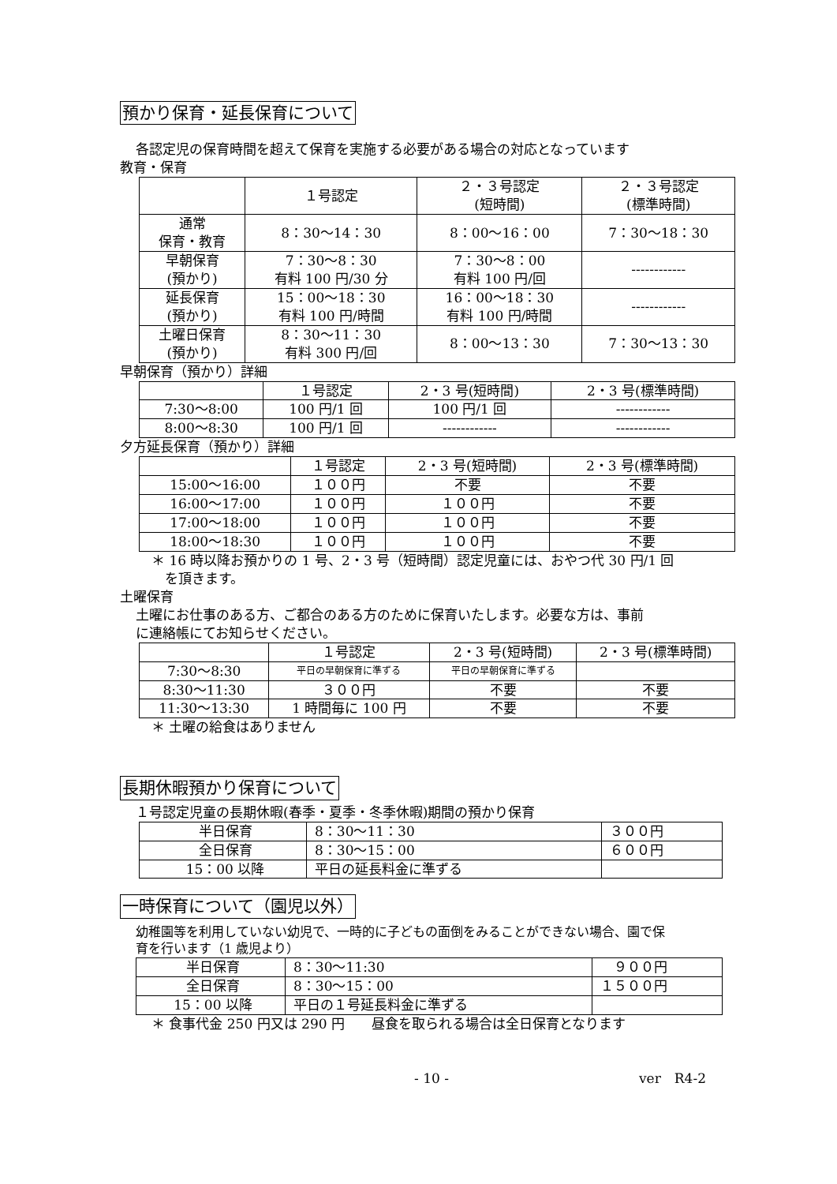預かり保育・延長保育について
各認定児の保育時間を超えて保育を実施する必要がある場合の対応となっています
教育・保育
| | １号認定 | ２・３号認定 (短時間) | ２・３号認定 (標準時間) |
| --- | --- | --- | --- |
| 通常 保育・教育 | 8：30〜14：30 | 8：00〜16：00 | 7：30〜18：30 |
| 早朝保育 (預かり) | 7：30〜8：30 有料 100 円/30 分 | 7：30〜8：00 有料 100 円/回 | ------------ |
| 延長保育 (預かり) | 15：00〜18：30 有料 100 円/時間 | 16：00〜18：30 有料 100 円/時間 | ------------ |
| 土曜日保育 (預かり) | 8：30〜11：30 有料 300 円/回 | 8：00〜13：30 | 7：30〜13：30 |
早朝保育（預かり）詳細
| | １号認定 | 2・3 号(短時間) | 2・3 号(標準時間) |
| --- | --- | --- | --- |
| 7:30〜8:00 | 100 円/1 回 | 100 円/1 回 | ------------ |
| 8:00〜8:30 | 100 円/1 回 | ------------ | ------------ |
夕方延長保育（預かり）詳細
| | １号認定 | 2・3 号(短時間) | 2・3 号(標準時間) |
| --- | --- | --- | --- |
| 15:00〜16:00 | １００円 | 不要 | 不要 |
| 16:00〜17:00 | １００円 | １００円 | 不要 |
| 17:00〜18:00 | １００円 | １００円 | 不要 |
| 18:00〜18:30 | １００円 | １００円 | 不要 |
＊ 16 時以降お預かりの 1 号、2・3 号（短時間）認定児童には、おやつ代 30 円/1 回
　を頂きます。
土曜保育
土曜にお仕事のある方、ご都合のある方のために保育いたします。必要な方は、事前
に連絡帳にてお知らせください。
| | １号認定 | 2・3 号(短時間) | 2・3 号(標準時間) |
| --- | --- | --- | --- |
| 7:30〜8:30 | 平日の早朝保育に準ずる | 平日の早朝保育に準ずる | |
| 8:30〜11:30 | ３００円 | 不要 | 不要 |
| 11:30〜13:30 | 1 時間毎に 100 円 | 不要 | 不要 |
＊ 土曜の給食はありません
長期休暇預かり保育について
１号認定児童の長期休暇(春季・夏季・冬季休暇)期間の預かり保育
| 半日保育 | 8：30〜11：30 | ３００円 |
| 全日保育 | 8：30〜15：00 | ６００円 |
| 15：00 以降 | 平日の延長料金に準ずる | |
一時保育について（園児以外）
幼稚園等を利用していない幼児で、一時的に子どもの面倒をみることができない場合、園で保
育を行います（1 歳児より）
| 半日保育 | 8：30〜11:30 | ９００円 |
| 全日保育 | 8：30〜15：00 | １５００円 |
| 15：00 以降 | 平日の１号延長料金に準ずる | |
＊ 食事代金 250 円又は 290 円　　昼食を取られる場合は全日保育となります
- 10 - ver　R4-2